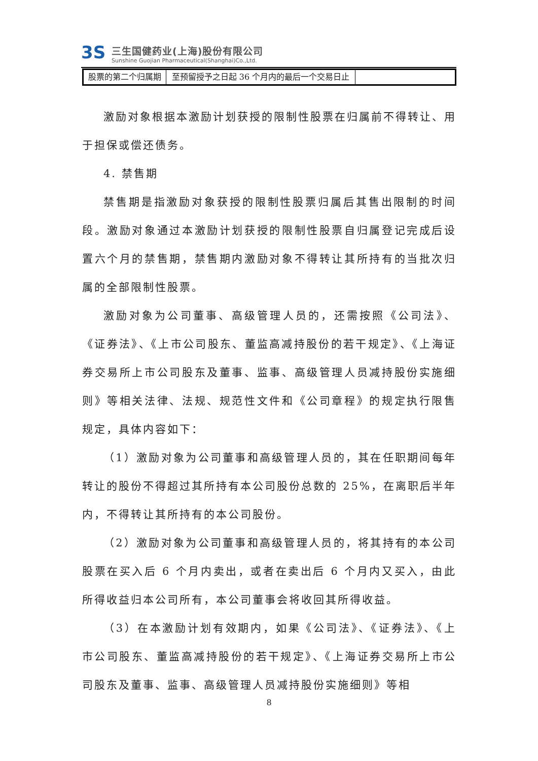3S
三生国健药业(上海)股份有限公司
Sunshine Guojian Pharmaceutical(Shanghai)Co.,Ltd.
| 股票的第二个归属期 | 至预留授予之日起 36 个月内的最后一个交易日止 | |
激励对象根据本激励计划获授的限制性股票在归属前不得转让、用于担保或偿还债务。
4. 禁售期
禁售期是指激励对象获授的限制性股票归属后其售出限制的时间段。激励对象通过本激励计划获授的限制性股票自归属登记完成后设置六个月的禁售期，禁售期内激励对象不得转让其所持有的当批次归属的全部限制性股票。
激励对象为公司董事、高级管理人员的，还需按照《公司法》、《证券法》、《上市公司股东、董监高减持股份的若干规定》、《上海证券交易所上市公司股东及董事、监事、高级管理人员减持股份实施细则》等相关法律、法规、规范性文件和《公司章程》的规定执行限售规定，具体内容如下：
（1）激励对象为公司董事和高级管理人员的，其在任职期间每年转让的股份不得超过其所持有本公司股份总数的 25%，在离职后半年内，不得转让其所持有的本公司股份。
（2）激励对象为公司董事和高级管理人员的，将其持有的本公司股票在买入后 6 个月内卖出，或者在卖出后 6 个月内又买入，由此所得收益归本公司所有，本公司董事会将收回其所得收益。
（3）在本激励计划有效期内，如果《公司法》、《证券法》、《上市公司股东、董监高减持股份的若干规定》、《上海证券交易所上市公司股东及董事、监事、高级管理人员减持股份实施细则》等相
8